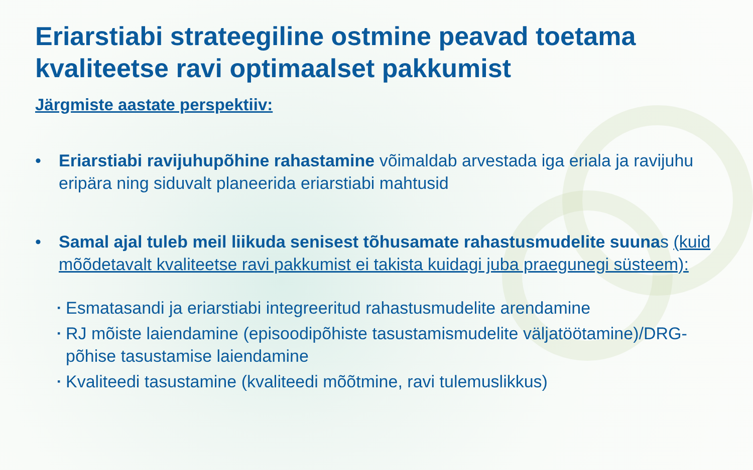Eriarstiabi strateegiline ostmine peavad toetama kvaliteetse ravi optimaalset pakkumist
Järgmiste aastate perspektiiv:
• Eriarstiabi ravijuhupõhine rahastamine võimaldab arvestada iga eriala ja ravijuhu eripära ning siduvalt planeerida eriarstiabi mahtusid
• Samal ajal tuleb meil liikuda senisest tõhusamate rahastusmudelite suunas (kuid mõõdetavalt kvaliteetse ravi pakkumist ei takista kuidagi juba praegunegi süsteem):
▪ Esmatasandi ja eriarstiabi integreeritud rahastusmudelite arendamine
▪ RJ mõiste laiendamine (episoodipõhiste tasustamismudelite väljatöötamine)/DRG-põhise tasustamise laiendamine
▪ Kvaliteedi tasustamine (kvaliteedi mõõtmine, ravi tulemuslikkus)